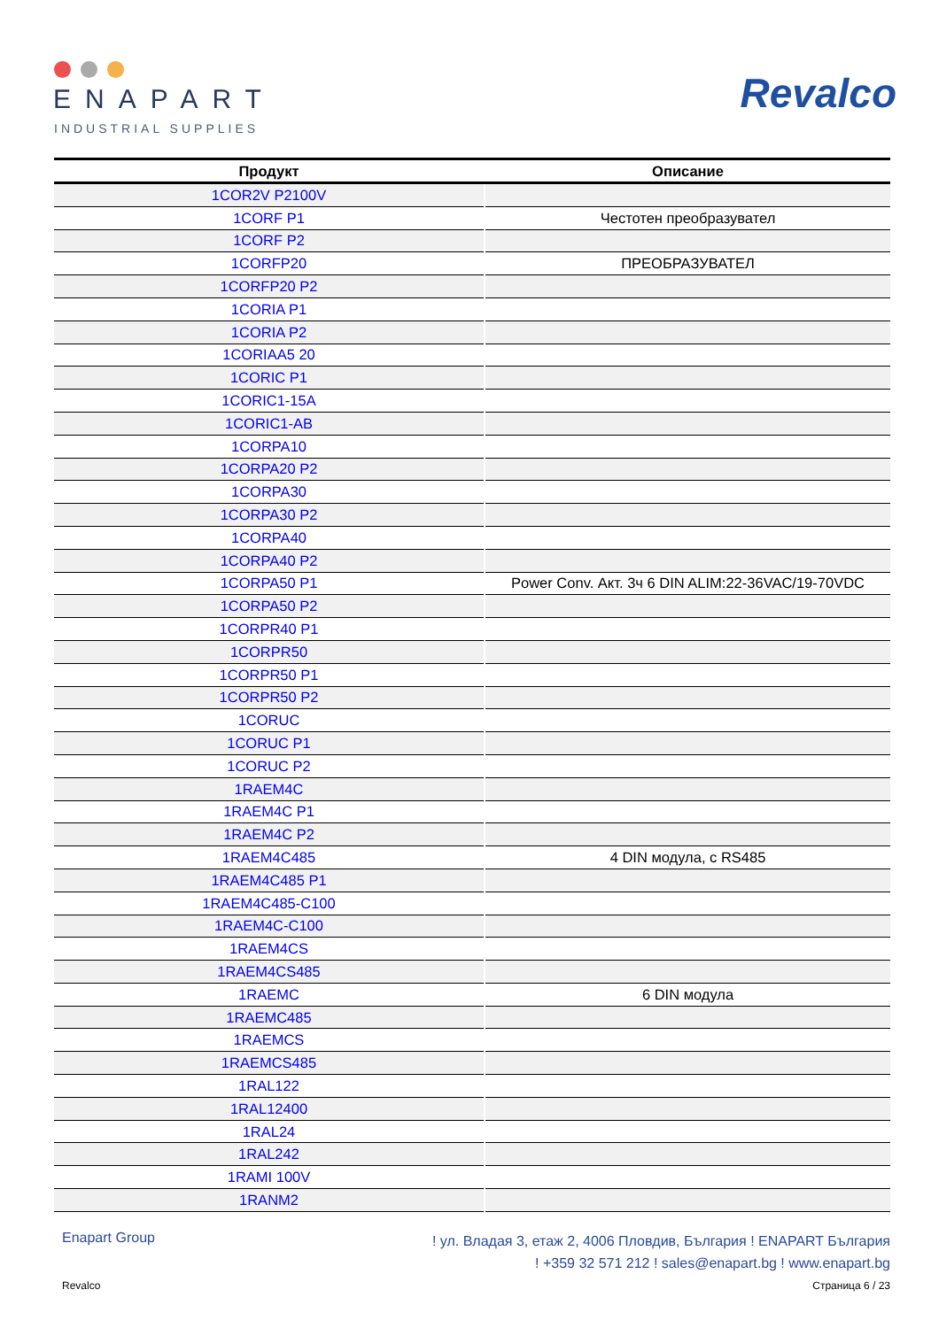ENAPART
INDUSTRIAL SUPPLIES
Revalco
| Продукт | Описание |
| --- | --- |
| 1COR2V P2100V | |
| 1CORF P1 | Честотен преобразувател |
| 1CORF P2 | |
| 1CORFP20 | ПРЕОБРАЗУВАТЕЛ |
| 1CORFP20 P2 | |
| 1CORIA P1 | |
| 1CORIA P2 | |
| 1CORIAA5 20 | |
| 1CORIC P1 | |
| 1CORIC1-15A | |
| 1CORIC1-AB | |
| 1CORPA10 | |
| 1CORPA20 P2 | |
| 1CORPA30 | |
| 1CORPA30 P2 | |
| 1CORPA40 | |
| 1CORPA40 P2 | |
| 1CORPA50 P1 | Power Conv. Акт. 3ч 6 DIN ALIM:22-36VAC/19-70VDC |
| 1CORPA50 P2 | |
| 1CORPR40 P1 | |
| 1CORPR50 | |
| 1CORPR50 P1 | |
| 1CORPR50 P2 | |
| 1CORUC | |
| 1CORUC P1 | |
| 1CORUC P2 | |
| 1RAEM4C | |
| 1RAEM4C P1 | |
| 1RAEM4C P2 | |
| 1RAEM4C485 | 4 DIN модула, с RS485 |
| 1RAEM4C485 P1 | |
| 1RAEM4C485-C100 | |
| 1RAEM4C-C100 | |
| 1RAEM4CS | |
| 1RAEM4CS485 | |
| 1RAEMC | 6 DIN модула |
| 1RAEMC485 | |
| 1RAEMCS | |
| 1RAEMCS485 | |
| 1RAL122 | |
| 1RAL12400 | |
| 1RAL24 | |
| 1RAL242 | |
| 1RAMI 100V | |
| 1RANM2 | |
Enapart Group
! ул. Владая 3, етаж 2, 4006 Пловдив, България ! ENAPART България
! +359 32 571 212 ! sales@enapart.bg ! www.enapart.bg
Revalco Страница 6 / 23